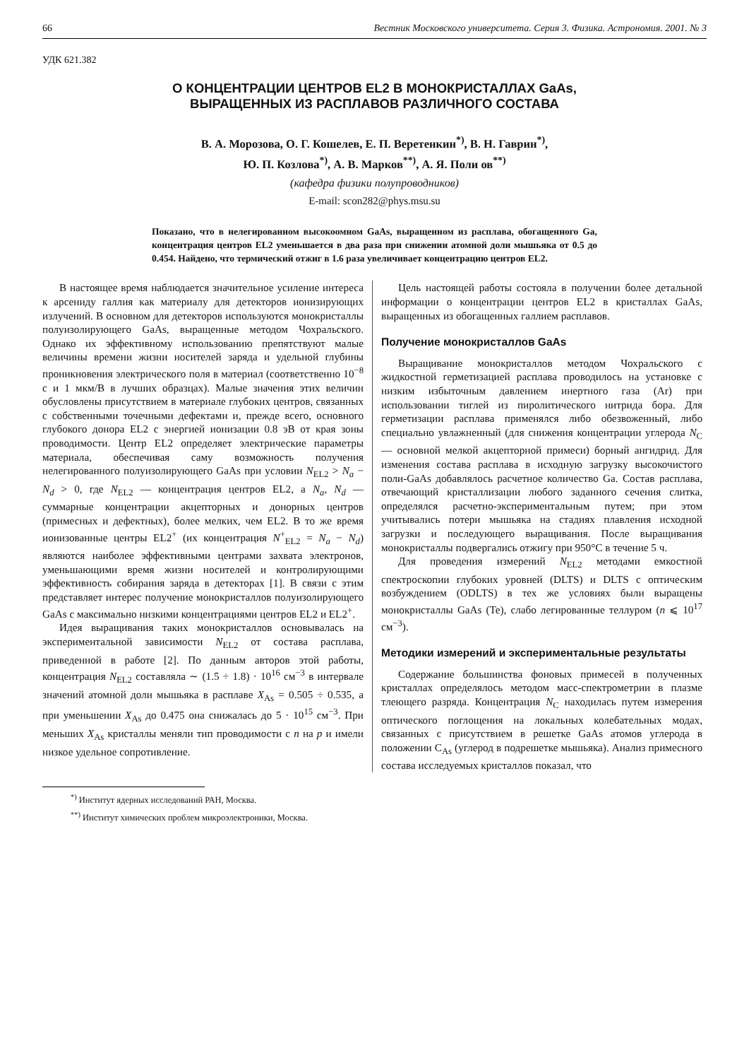66 Вестник Московского университета. Серия 3. Физика. Астрономия. 2001. № 3
УДК 621.382
О КОНЦЕНТРАЦИИ ЦЕНТРОВ EL2 В МОНОКРИСТАЛЛАХ GaAs,
ВЫРАЩЕННЫХ ИЗ РАСПЛАВОВ РАЗЛИЧНОГО СОСТАВА
В. А. Морозова, О. Г. Кошелев, Е. П. Веретенкин<sup>*)</sup>, В. Н. Гаврин<sup>*)</sup>,
Ю. П. Козлова<sup>*)</sup>, А. В. Марков<sup>**)</sup>, А. Я. Поли ов<sup>**)</sup>
(кафедра физики полупроводников)
E-mail: scon282@phys.msu.su
Показано, что в нелегированном высокоомном GaAs, выращенном из расплава, обогащенного Ga, концентрация центров EL2 уменьшается в два раза при снижении атомной доли мышьяка от 0.5 до 0.454. Найдено, что термический отжиг в 1.6 раза увеличивает концентрацию центров EL2.
В настоящее время наблюдается значительное усиление интереса к арсениду галлия как материалу для детекторов ионизирующих излучений. В основном для детекторов используются монокристаллы полуизолирующего GaAs, выращенные методом Чохральского. Однако их эффективному использованию препятствуют малые величины времени жизни носителей заряда и удельной глубины проникновения электрического поля в материал (соответственно 10<sup>−8</sup> с и 1 мкм/В в лучших образцах). Малые значения этих величин обусловлены присутствием в материале глубоких центров, связанных с собственными точечными дефектами и, прежде всего, основного глубокого донора EL2 с энергией ионизации 0.8 эВ от края зоны проводимости. Центр EL2 определяет электрические параметры материала, обеспечивая саму возможность получения нелегированного полуизолирующего GaAs при условии N<sub>EL2</sub> > N<sub>a</sub> − N<sub>d</sub> > 0, где N<sub>EL2</sub> — концентрация центров EL2, а N<sub>a</sub>, N<sub>d</sub> — суммарные концентрации акцепторных и донорных центров (примесных и дефектных), более мелких, чем EL2. В то же время ионизованные центры EL2<sup>+</sup> (их концентрация N<sup>+</sup><sub>EL2</sub> = N<sub>a</sub> − N<sub>d</sub>) являются наиболее эффективными центрами захвата электронов, уменьшающими время жизни носителей и контролирующими эффективность собирания заряда в детекторах [1]. В связи с этим представляет интерес получение монокристаллов полуизолирующего GaAs с максимально низкими концентрациями центров EL2 и EL2<sup>+</sup>.
Идея выращивания таких монокристаллов основывалась на экспериментальной зависимости N<sub>EL2</sub> от состава расплава, приведенной в работе [2]. По данным авторов этой работы, концентрация N<sub>EL2</sub> составляла ∼ (1.5 ÷ 1.8) · 10<sup>16</sup> см<sup>−3</sup> в интервале значений атомной доли мышьяка в расплаве X<sub>As</sub> = 0.505 ÷ 0.535, а при уменьшении X<sub>As</sub> до 0.475 она снижалась до 5 · 10<sup>15</sup> см<sup>−3</sup>. При меньших X<sub>As</sub> кристаллы меняли тип проводимости с n на p и имели низкое удельное сопротивление.
Цель настоящей работы состояла в получении более детальной информации о концентрации центров EL2 в кристаллах GaAs, выращенных из обогащенных галлием расплавов.
Получение монокристаллов GaAs
Выращивание монокристаллов методом Чохральского с жидкостной герметизацией расплава проводилось на установке с низким избыточным давлением инертного газа (Ar) при использовании тиглей из пиролитического нитрида бора. Для герметизации расплава применялся либо обезвоженный, либо специально увлажненный (для снижения концентрации углерода N<sub>C</sub> — основной мелкой акцепторной примеси) борный ангидрид. Для изменения состава расплава в исходную загрузку высокочистого поли-GaAs добавлялось расчетное количество Ga. Состав расплава, отвечающий кристаллизации любого заданного сечения слитка, определялся расчетно-экспериментальным путем; при этом учитывались потери мышьяка на стадиях плавления исходной загрузки и последующего выращивания. После выращивания монокристаллы подвергались отжигу при 950°C в течение 5 ч.
Для проведения измерений N<sub>EL2</sub> методами емкостной спектроскопии глубоких уровней (DLTS) и DLTS с оптическим возбуждением (ODLTS) в тех же условиях были выращены монокристаллы GaAs (Te), слабо легированные теллуром (n ⩽ 10<sup>17</sup> см<sup>−3</sup>).
Методики измерений и экспериментальные результаты
Содержание большинства фоновых примесей в полученных кристаллах определялось методом масс-спектрометрии в плазме тлеющего разряда. Концентрация N<sub>C</sub> находилась путем измерения оптического поглощения на локальных колебательных модах, связанных с присутствием в решетке GaAs атомов углерода в положении C<sub>As</sub> (углерод в подрешетке мышьяка). Анализ примесного состава исследуемых кристаллов показал, что
<sup>*)</sup> Институт ядерных исследований РАН, Москва.
<sup>**)</sup> Институт химических проблем микроэлектроники, Москва.